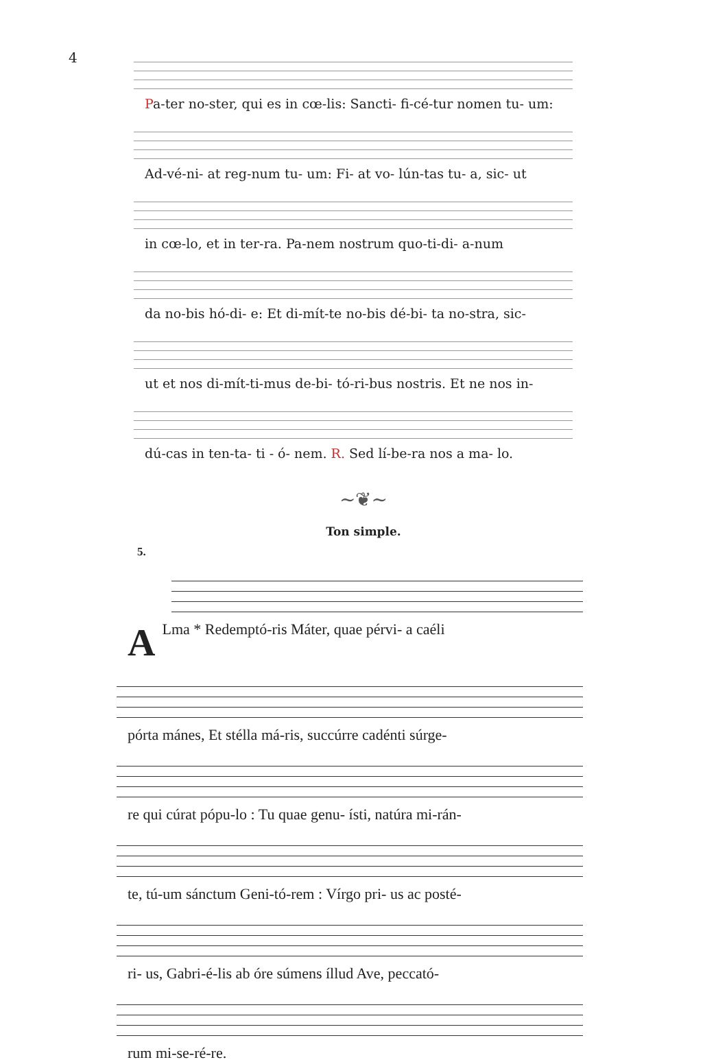4
Pa-ter no-ster, qui es in cœ-lis: Sancti- fi-cé-tur nomen tu- um:
Ad-vé-ni- at reg-num tu- um: Fi- at vo- lún-tas tu- a, sic- ut
in cœ-lo, et in ter-ra. Pa-nem nostrum quo-ti-di- a-num
da no-bis hó-di- e: Et di-mít-te no-bis dé-bi- ta no-stra, sic-
ut et nos di-mít-ti-mus de-bi- tó-ri-bus nostris. Et ne nos in-
dú-cas in ten-ta- ti - ó- nem. R. Sed lí-be-ra nos a ma- lo.
~❦~
Ton simple.
5.
ALma * Redemptó-ris Máter, quae pérvi- a caéli
pórta mánes, Et stélla má-ris, succúrre cadénti súrge-
re qui cúrat pópu-lo : Tu quae genu- ísti, natúra mi-rán-
te, tú-um sánctum Geni-tó-rem : Vírgo pri- us ac posté-
ri- us, Gabri-é-lis ab óre súmens íllud Ave, peccató-
rum mi-se-ré-re.